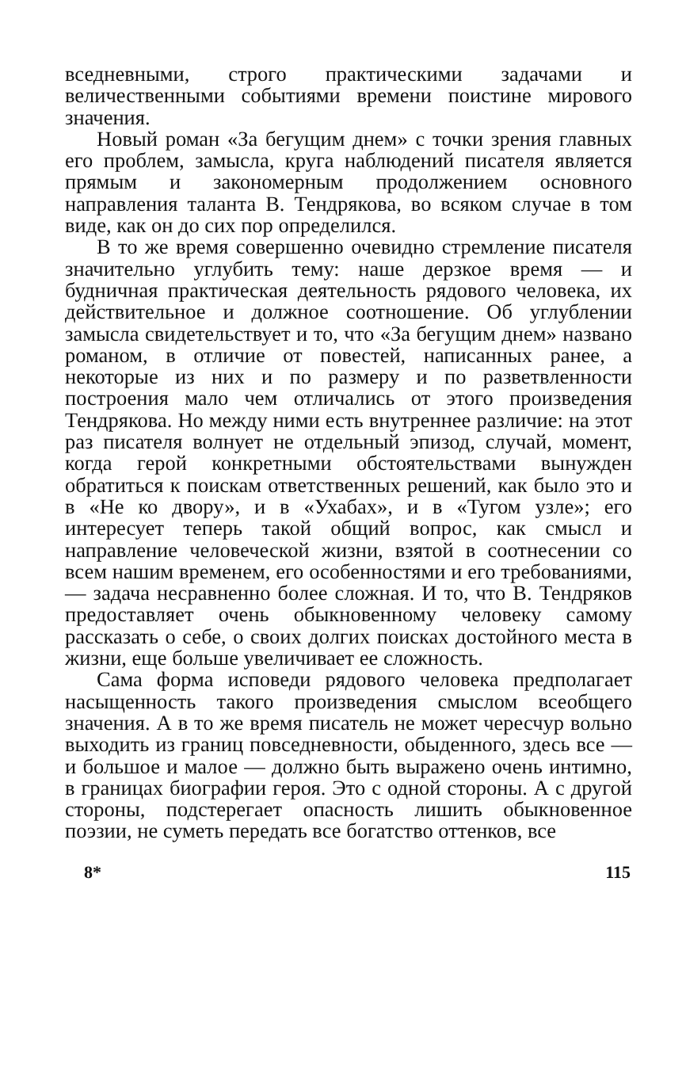вседневными, строго практическими задачами и величественными событиями времени поистине мирового значения.
Новый роман «За бегущим днем» с точки зрения главных его проблем, замысла, круга наблюдений писателя является прямым и закономерным продолжением основного направления таланта В. Тендрякова, во всяком случае в том виде, как он до сих пор определился.
В то же время совершенно очевидно стремление писателя значительно углубить тему: наше дерзкое время — и будничная практическая деятельность рядового человека, их действительное и должное соотношение. Об углублении замысла свидетельствует и то, что «За бегущим днем» названо романом, в отличие от повестей, написанных ранее, а некоторые из них и по размеру и по разветвленности построения мало чем отличались от этого произведения Тендрякова. Но между ними есть внутреннее различие: на этот раз писателя волнует не отдельный эпизод, случай, момент, когда герой конкретными обстоятельствами вынужден обратиться к поискам ответственных решений, как было это и в «Не ко двору», и в «Ухабах», и в «Тугом узле»; его интересует теперь такой общий вопрос, как смысл и направление человеческой жизни, взятой в соотнесении со всем нашим временем, его особенностями и его требованиями, — задача несравненно более сложная. И то, что В. Тендряков предоставляет очень обыкновенному человеку самому рассказать о себе, о своих долгих поисках достойного места в жизни, еще больше увеличивает ее сложность.
Сама форма исповеди рядового человека предполагает насыщенность такого произведения смыслом всеобщего значения. А в то же время писатель не может чересчур вольно выходить из границ повседневности, обыденного, здесь все — и большое и малое — должно быть выражено очень интимно, в границах биографии героя. Это с одной стороны. А с другой стороны, подстерегает опасность лишить обыкновенное поэзии, не суметь передать все богатство оттенков, все
8* 115